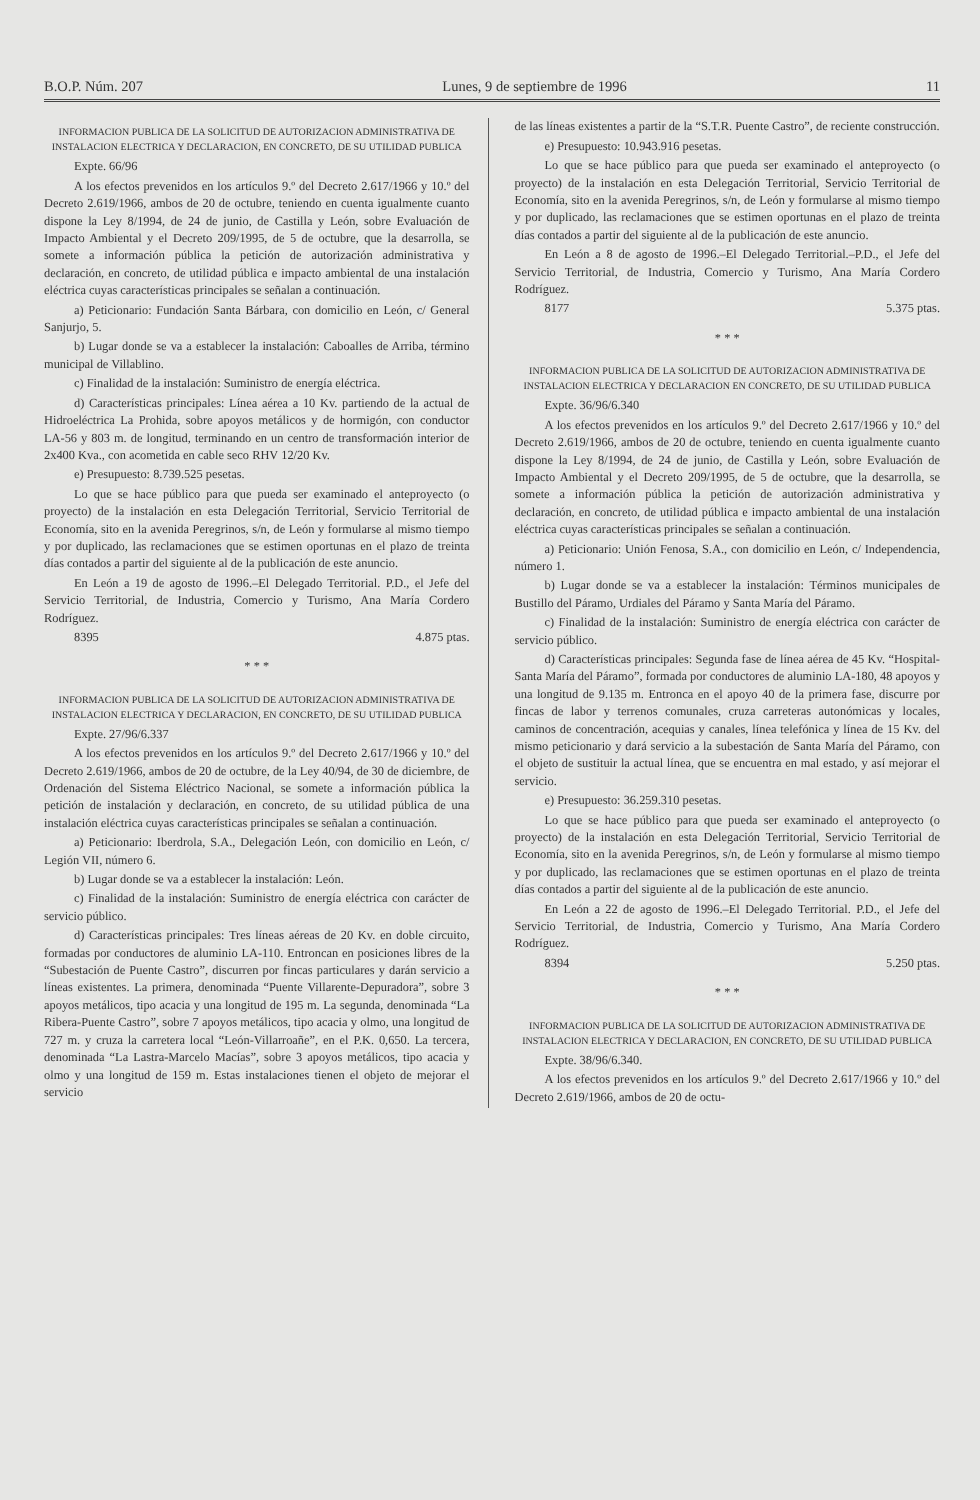B.O.P. Núm. 207 Lunes, 9 de septiembre de 1996 11
INFORMACION PUBLICA DE LA SOLICITUD DE AUTORIZACION ADMINISTRATIVA DE INSTALACION ELECTRICA Y DECLARACION, EN CONCRETO, DE SU UTILIDAD PUBLICA
Expte. 66/96
A los efectos prevenidos en los artículos 9.º del Decreto 2.617/1966 y 10.º del Decreto 2.619/1966, ambos de 20 de octubre, teniendo en cuenta igualmente cuanto dispone la Ley 8/1994, de 24 de junio, de Castilla y León, sobre Evaluación de Impacto Ambiental y el Decreto 209/1995, de 5 de octubre, que la desarrolla, se somete a información pública la petición de autorización administrativa y declaración, en concreto, de utilidad pública e impacto ambiental de una instalación eléctrica cuyas características principales se señalan a continuación.
a) Peticionario: Fundación Santa Bárbara, con domicilio en León, c/ General Sanjurjo, 5.
b) Lugar donde se va a establecer la instalación: Caboalles de Arriba, término municipal de Villablino.
c) Finalidad de la instalación: Suministro de energía eléctrica.
d) Características principales: Línea aérea a 10 Kv. partiendo de la actual de Hidroeléctrica La Prohida, sobre apoyos metálicos y de hormigón, con conductor LA-56 y 803 m. de longitud, terminando en un centro de transformación interior de 2x400 Kva., con acometida en cable seco RHV 12/20 Kv.
e) Presupuesto: 8.739.525 pesetas.
Lo que se hace público para que pueda ser examinado el anteproyecto (o proyecto) de la instalación en esta Delegación Territorial, Servicio Territorial de Economía, sito en la avenida Peregrinos, s/n, de León y formularse al mismo tiempo y por duplicado, las reclamaciones que se estimen oportunas en el plazo de treinta días contados a partir del siguiente al de la publicación de este anuncio.
En León a 19 de agosto de 1996.–El Delegado Territorial. P.D., el Jefe del Servicio Territorial, de Industria, Comercio y Turismo, Ana María Cordero Rodríguez.
8395 4.875 ptas.
* * *
INFORMACION PUBLICA DE LA SOLICITUD DE AUTORIZACION ADMINISTRATIVA DE INSTALACION ELECTRICA Y DECLARACION, EN CONCRETO, DE SU UTILIDAD PUBLICA
Expte. 27/96/6.337
A los efectos prevenidos en los artículos 9.º del Decreto 2.617/1966 y 10.º del Decreto 2.619/1966, ambos de 20 de octubre, de la Ley 40/94, de 30 de diciembre, de Ordenación del Sistema Eléctrico Nacional, se somete a información pública la petición de instalación y declaración, en concreto, de su utilidad pública de una instalación eléctrica cuyas características principales se señalan a continuación.
a) Peticionario: Iberdrola, S.A., Delegación León, con domicilio en León, c/ Legión VII, número 6.
b) Lugar donde se va a establecer la instalación: León.
c) Finalidad de la instalación: Suministro de energía eléctrica con carácter de servicio público.
d) Características principales: Tres líneas aéreas de 20 Kv. en doble circuito, formadas por conductores de aluminio LA-110. Entroncan en posiciones libres de la “Subestación de Puente Castro”, discurren por fincas particulares y darán servicio a líneas existentes. La primera, denominada “Puente Villarente-Depuradora”, sobre 3 apoyos metálicos, tipo acacia y una longitud de 195 m. La segunda, denominada “La Ribera-Puente Castro”, sobre 7 apoyos metálicos, tipo acacia y olmo, una longitud de 727 m. y cruza la carretera local “León-Villarroañe”, en el P.K. 0,650. La tercera, denominada “La Lastra-Marcelo Macías”, sobre 3 apoyos metálicos, tipo acacia y olmo y una longitud de 159 m. Estas instalaciones tienen el objeto de mejorar el servicio
de las líneas existentes a partir de la “S.T.R. Puente Castro”, de reciente construcción.
e) Presupuesto: 10.943.916 pesetas.
Lo que se hace público para que pueda ser examinado el anteproyecto (o proyecto) de la instalación en esta Delegación Territorial, Servicio Territorial de Economía, sito en la avenida Peregrinos, s/n, de León y formularse al mismo tiempo y por duplicado, las reclamaciones que se estimen oportunas en el plazo de treinta días contados a partir del siguiente al de la publicación de este anuncio.
En León a 8 de agosto de 1996.–El Delegado Territorial.–P.D., el Jefe del Servicio Territorial, de Industria, Comercio y Turismo, Ana María Cordero Rodríguez.
8177 5.375 ptas.
* * *
INFORMACION PUBLICA DE LA SOLICITUD DE AUTORIZACION ADMINISTRATIVA DE INSTALACION ELECTRICA Y DECLARACION EN CONCRETO, DE SU UTILIDAD PUBLICA
Expte. 36/96/6.340
A los efectos prevenidos en los artículos 9.º del Decreto 2.617/1966 y 10.º del Decreto 2.619/1966, ambos de 20 de octubre, teniendo en cuenta igualmente cuanto dispone la Ley 8/1994, de 24 de junio, de Castilla y León, sobre Evaluación de Impacto Ambiental y el Decreto 209/1995, de 5 de octubre, que la desarrolla, se somete a información pública la petición de autorización administrativa y declaración, en concreto, de utilidad pública e impacto ambiental de una instalación eléctrica cuyas características principales se señalan a continuación.
a) Peticionario: Unión Fenosa, S.A., con domicilio en León, c/ Independencia, número 1.
b) Lugar donde se va a establecer la instalación: Términos municipales de Bustillo del Páramo, Urdiales del Páramo y Santa María del Páramo.
c) Finalidad de la instalación: Suministro de energía eléctrica con carácter de servicio público.
d) Características principales: Segunda fase de línea aérea de 45 Kv. “Hospital-Santa María del Páramo”, formada por conductores de aluminio LA-180, 48 apoyos y una longitud de 9.135 m. Entronca en el apoyo 40 de la primera fase, discurre por fincas de labor y terrenos comunales, cruza carreteras autonómicas y locales, caminos de concentración, acequias y canales, línea telefónica y línea de 15 Kv. del mismo peticionario y dará servicio a la subestación de Santa María del Páramo, con el objeto de sustituir la actual línea, que se encuentra en mal estado, y así mejorar el servicio.
e) Presupuesto: 36.259.310 pesetas.
Lo que se hace público para que pueda ser examinado el anteproyecto (o proyecto) de la instalación en esta Delegación Territorial, Servicio Territorial de Economía, sito en la avenida Peregrinos, s/n, de León y formularse al mismo tiempo y por duplicado, las reclamaciones que se estimen oportunas en el plazo de treinta días contados a partir del siguiente al de la publicación de este anuncio.
En León a 22 de agosto de 1996.–El Delegado Territorial. P.D., el Jefe del Servicio Territorial, de Industria, Comercio y Turismo, Ana María Cordero Rodríguez.
8394 5.250 ptas.
* * *
INFORMACION PUBLICA DE LA SOLICITUD DE AUTORIZACION ADMINISTRATIVA DE INSTALACION ELECTRICA Y DECLARACION, EN CONCRETO, DE SU UTILIDAD PUBLICA
Expte. 38/96/6.340.
A los efectos prevenidos en los artículos 9.º del Decreto 2.617/1966 y 10.º del Decreto 2.619/1966, ambos de 20 de octu-